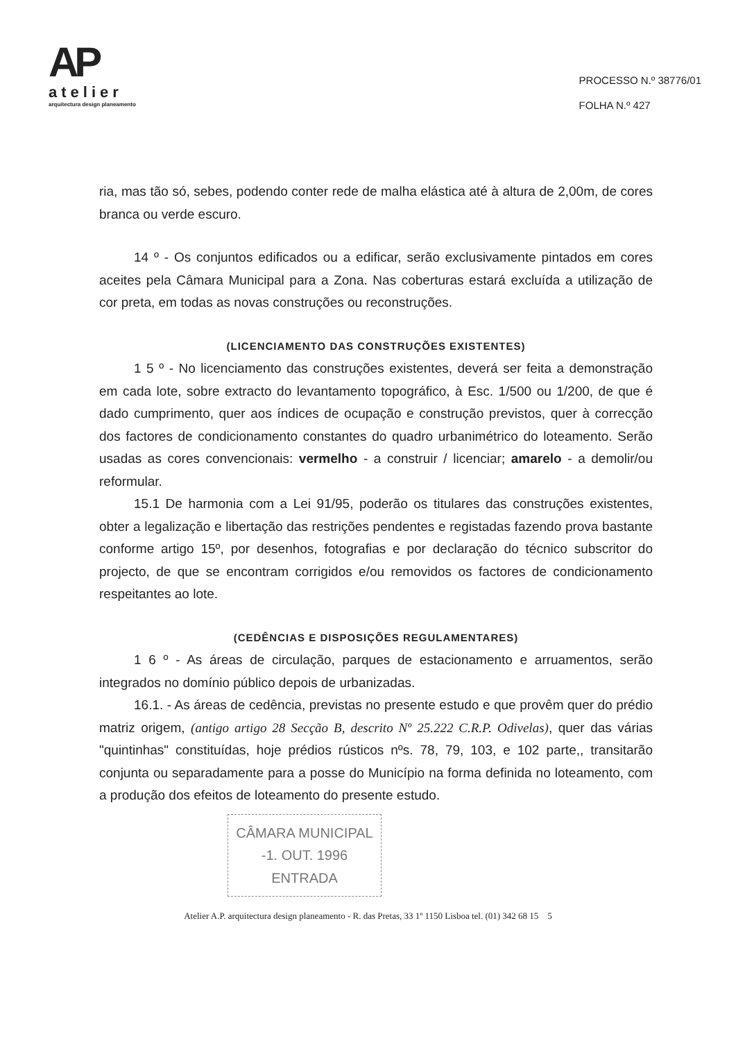AP
atelier
arquitectura design planeamento
PROCESSO N.º 38776/01
FOLHA N.º 427
ria, mas tão só, sebes, podendo conter rede de malha elástica até à altura de 2,00m, de cores branca ou verde escuro.
14 º - Os conjuntos edificados ou a edificar, serão exclusivamente pintados em cores aceites pela Câmara Municipal para a Zona. Nas coberturas estará excluída a utilização de cor preta, em todas as novas construções ou reconstruções.
(LICENCIAMENTO DAS CONSTRUÇÕES EXISTENTES)
1 5 º - No licenciamento das construções existentes, deverá ser feita a demonstração em cada lote, sobre extracto do levantamento topográfico, à Esc. 1/500 ou 1/200, de que é dado cumprimento, quer aos índices de ocupação e construção previstos, quer à correcção dos factores de condicionamento constantes do quadro urbanimétrico do loteamento. Serão usadas as cores convencionais: vermelho - a construir / licenciar; amarelo - a demolir/ou reformular.
15.1 De harmonia com a Lei 91/95, poderão os titulares das construções existentes, obter a legalização e libertação das restrições pendentes e registadas fazendo prova bastante conforme artigo 15º, por desenhos, fotografias e por declaração do técnico subscritor do projecto, de que se encontram corrigidos e/ou removidos os factores de condicionamento respeitantes ao lote.
(CEDÊNCIAS E DISPOSIÇÕES REGULAMENTARES)
1 6 º - As áreas de circulação, parques de estacionamento e arruamentos, serão integrados no domínio público depois de urbanizadas.
16.1. - As áreas de cedência, previstas no presente estudo e que provêm quer do prédio matriz origem, (antigo artigo 28 Secção B, descrito Nº 25.222 C.R.P. Odivelas), quer das várias "quintinhas" constituídas, hoje prédios rústicos nºs. 78, 79, 103, e 102 parte,, transitarão conjunta ou separadamente para a posse do Município na forma definida no loteamento, com a produção dos efeitos de loteamento do presente estudo.
CÂMARA MUNICIPAL
-1. OUT. 1996
ENTRADA
Atelier A.P. arquitectura design planeamento - R. das Pretas, 33 1º 1150 Lisboa tel. (01) 342 68 15 5